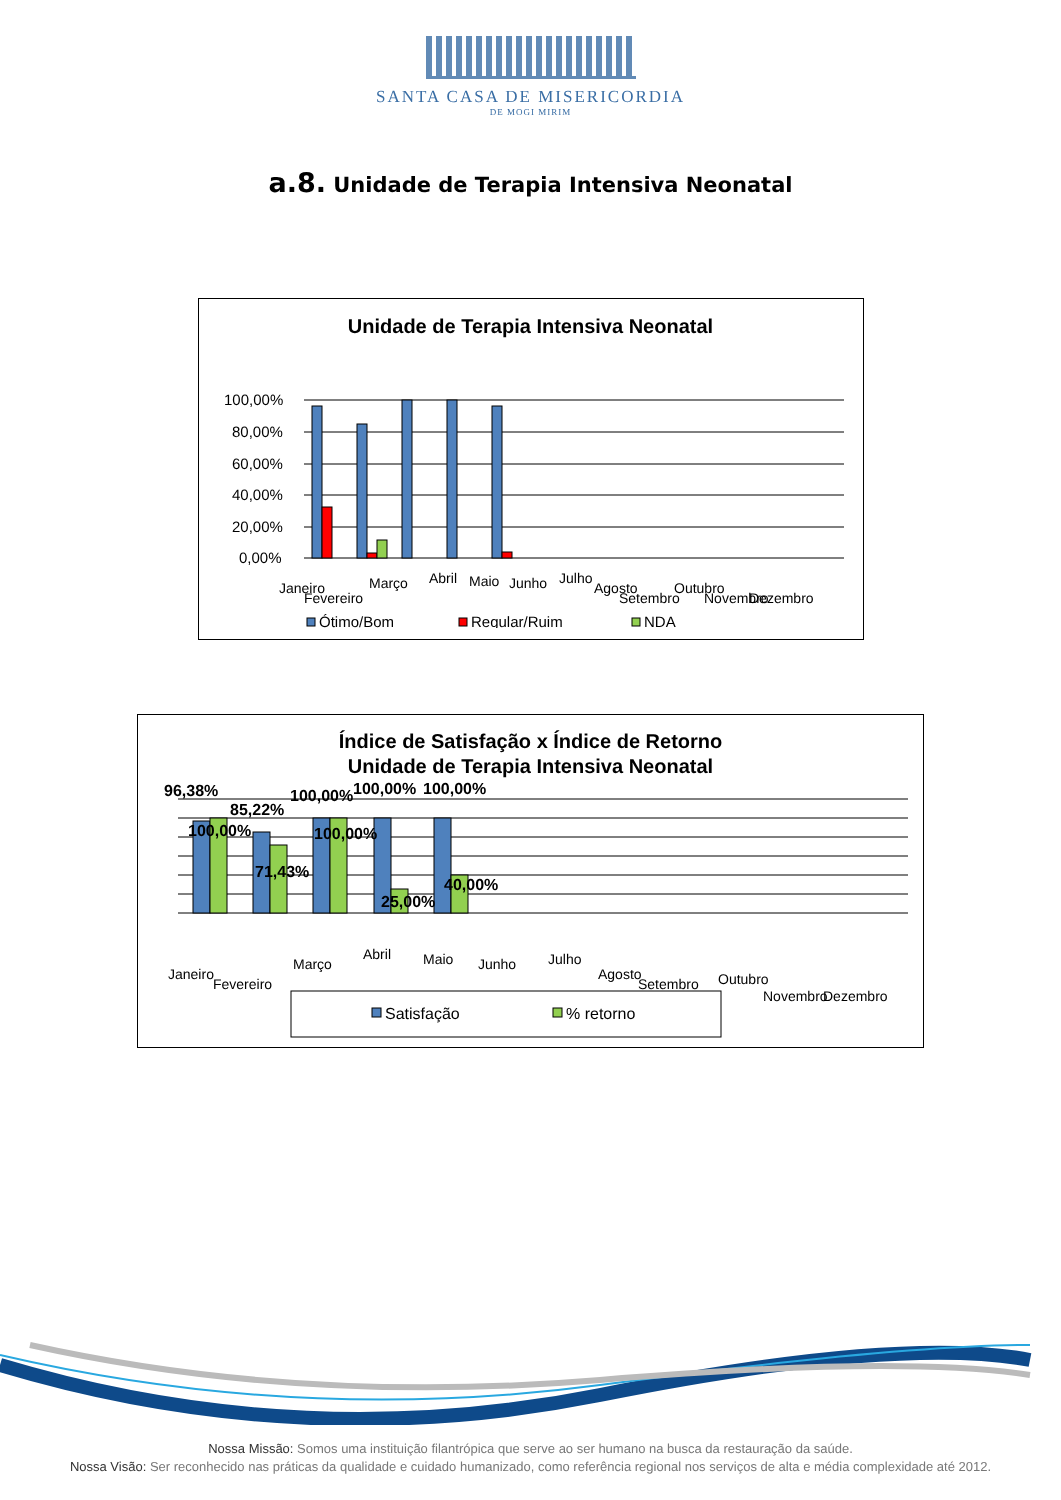SANTA CASA DE MISERICORDIA
DE MOGI MIRIM
a.8. Unidade de Terapia Intensiva Neonatal
Unidade de Terapia Intensiva Neonatal
100,00%
80,00%
60,00%
40,00%
20,00%
0,00%
Janeiro
Fevereiro
Março
Abril
Maio
Junho
Julho
Agosto
Setembro
Outubro
Novembro
Dezembro
Ótimo/Bom
Regular/Ruim
NDA
Índice de Satisfação x Índice de Retorno
Unidade de Terapia Intensiva Neonatal
96,38%
85,22%
100,00%
100,00%
100,00%
100,00%
71,43%
100,00%
25,00%
40,00%
Janeiro
Fevereiro
Março
Abril
Maio
Junho
Julho
Agosto
Setembro
Outubro
Novembro
Dezembro
Satisfação
% retorno
Nossa Missão: Somos uma instituição filantrópica que serve ao ser humano na busca da restauração da saúde.
Nossa Visão: Ser reconhecido nas práticas da qualidade e cuidado humanizado, como referência regional nos serviços de alta e média complexidade até 2012.